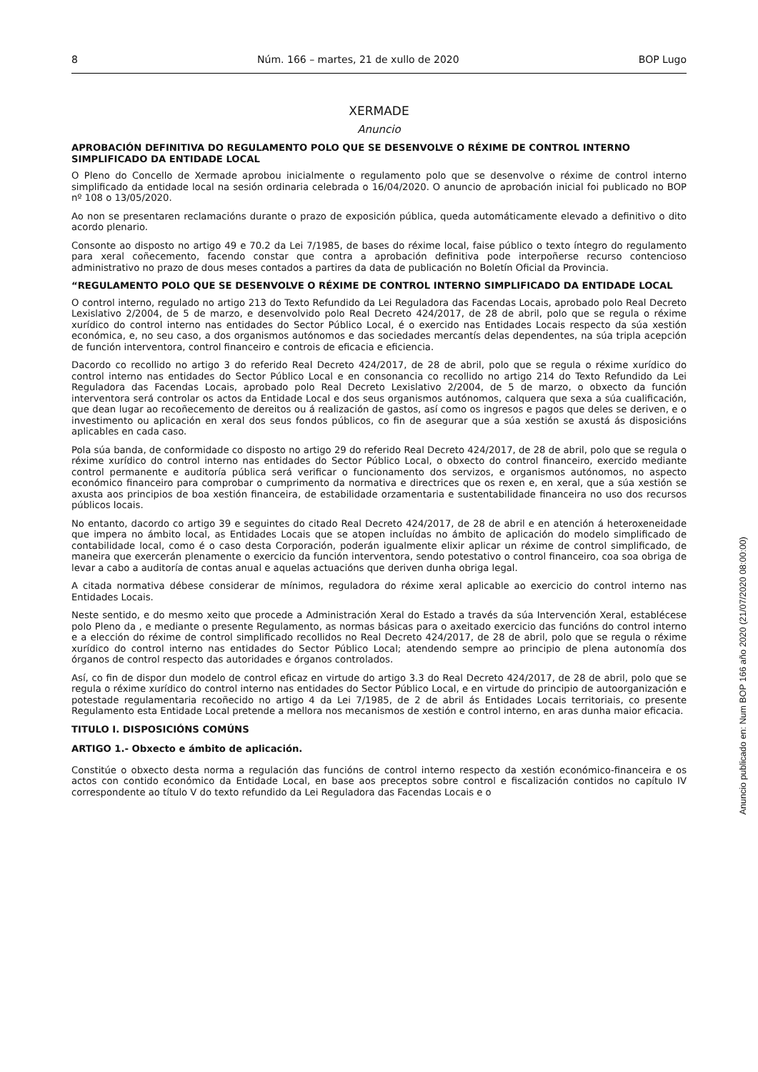8 Núm. 166 – martes, 21 de xullo de 2020 BOP Lugo
XERMADE
Anuncio
APROBACIÓN DEFINITIVA DO REGULAMENTO POLO QUE SE DESENVOLVE O RÉXIME DE CONTROL INTERNO SIMPLIFICADO DA ENTIDADE LOCAL
O Pleno do Concello de Xermade aprobou inicialmente o regulamento polo que se desenvolve o réxime de control interno simplificado da entidade local na sesión ordinaria celebrada o 16/04/2020. O anuncio de aprobación inicial foi publicado no BOP nº 108 o 13/05/2020.
Ao non se presentaren reclamacións durante o prazo de exposición pública, queda automáticamente elevado a definitivo o dito acordo plenario.
Consonte ao disposto no artigo 49 e 70.2 da Lei 7/1985, de bases do réxime local, faise público o texto íntegro do regulamento para xeral coñecemento, facendo constar que contra a aprobación definitiva pode interpoñerse recurso contencioso administrativo no prazo de dous meses contados a partires da data de publicación no Boletín Oficial da Provincia.
“REGULAMENTO POLO QUE SE DESENVOLVE O RÉXIME DE CONTROL INTERNO SIMPLIFICADO DA ENTIDADE LOCAL
O control interno, regulado no artigo 213 do Texto Refundido da Lei Reguladora das Facendas Locais, aprobado polo Real Decreto Lexislativo 2/2004, de 5 de marzo, e desenvolvido polo Real Decreto 424/2017, de 28 de abril, polo que se regula o réxime xurídico do control interno nas entidades do Sector Público Local, é o exercido nas Entidades Locais respecto da súa xestión económica, e, no seu caso, a dos organismos autónomos e das sociedades mercantís delas dependentes, na súa tripla acepción de función interventora, control financeiro e controis de eficacia e eficiencia.
Dacordo co recollido no artigo 3 do referido Real Decreto 424/2017, de 28 de abril, polo que se regula o réxime xurídico do control interno nas entidades do Sector Público Local e en consonancia co recollido no artigo 214 do Texto Refundido da Lei Reguladora das Facendas Locais, aprobado polo Real Decreto Lexislativo 2/2004, de 5 de marzo, o obxecto da función interventora será controlar os actos da Entidade Local e dos seus organismos autónomos, calquera que sexa a súa cualificación, que dean lugar ao recoñecemento de dereitos ou á realización de gastos, así como os ingresos e pagos que deles se deriven, e o investimento ou aplicación en xeral dos seus fondos públicos, co fin de asegurar que a súa xestión se axustá ás disposicións aplicables en cada caso.
Pola súa banda, de conformidade co disposto no artigo 29 do referido Real Decreto 424/2017, de 28 de abril, polo que se regula o réxime xurídico do control interno nas entidades do Sector Público Local, o obxecto do control financeiro, exercido mediante control permanente e auditoría pública será verificar o funcionamento dos servizos, e organismos autónomos, no aspecto económico financeiro para comprobar o cumprimento da normativa e directrices que os rexen e, en xeral, que a súa xestión se axusta aos principios de boa xestión financeira, de estabilidade orzamentaria e sustentabilidade financeira no uso dos recursos públicos locais.
No entanto, dacordo co artigo 39 e seguintes do citado Real Decreto 424/2017, de 28 de abril e en atención á heteroxeneidade que impera no ámbito local, as Entidades Locais que se atopen incluídas no ámbito de aplicación do modelo simplificado de contabilidade local, como é o caso desta Corporación, poderán igualmente elixir aplicar un réxime de control simplificado, de maneira que exercerán plenamente o exercicio da función interventora, sendo potestativo o control financeiro, coa soa obriga de levar a cabo a auditoría de contas anual e aquelas actuacións que deriven dunha obriga legal.
A citada normativa débese considerar de mínimos, reguladora do réxime xeral aplicable ao exercicio do control interno nas Entidades Locais.
Neste sentido, e do mesmo xeito que procede a Administración Xeral do Estado a través da súa Intervención Xeral, establécese polo Pleno da , e mediante o presente Regulamento, as normas básicas para o axeitado exercicio das funcións do control interno e a elección do réxime de control simplificado recollidos no Real Decreto 424/2017, de 28 de abril, polo que se regula o réxime xurídico do control interno nas entidades do Sector Público Local; atendendo sempre ao principio de plena autonomía dos órganos de control respecto das autoridades e órganos controlados.
Así, co fin de dispor dun modelo de control eficaz en virtude do artigo 3.3 do Real Decreto 424/2017, de 28 de abril, polo que se regula o réxime xurídico do control interno nas entidades do Sector Público Local, e en virtude do principio de autoorganización e potestade regulamentaria recoñecido no artigo 4 da Lei 7/1985, de 2 de abril ás Entidades Locais territoriais, co presente Regulamento esta Entidade Local pretende a mellora nos mecanismos de xestión e control interno, en aras dunha maior eficacia.
TITULO I. DISPOSICIÓNS COMÚNS
ARTIGO 1.- Obxecto e ámbito de aplicación.
Constitúe o obxecto desta norma a regulación das funcións de control interno respecto da xestión económico-financeira e os actos con contido económico da Entidade Local, en base aos preceptos sobre control e fiscalización contidos no capítulo IV correspondente ao título V do texto refundido da Lei Reguladora das Facendas Locais e o
Anuncio publicado en: Num BOP 166 año 2020 (21/07/2020 08:00:00)